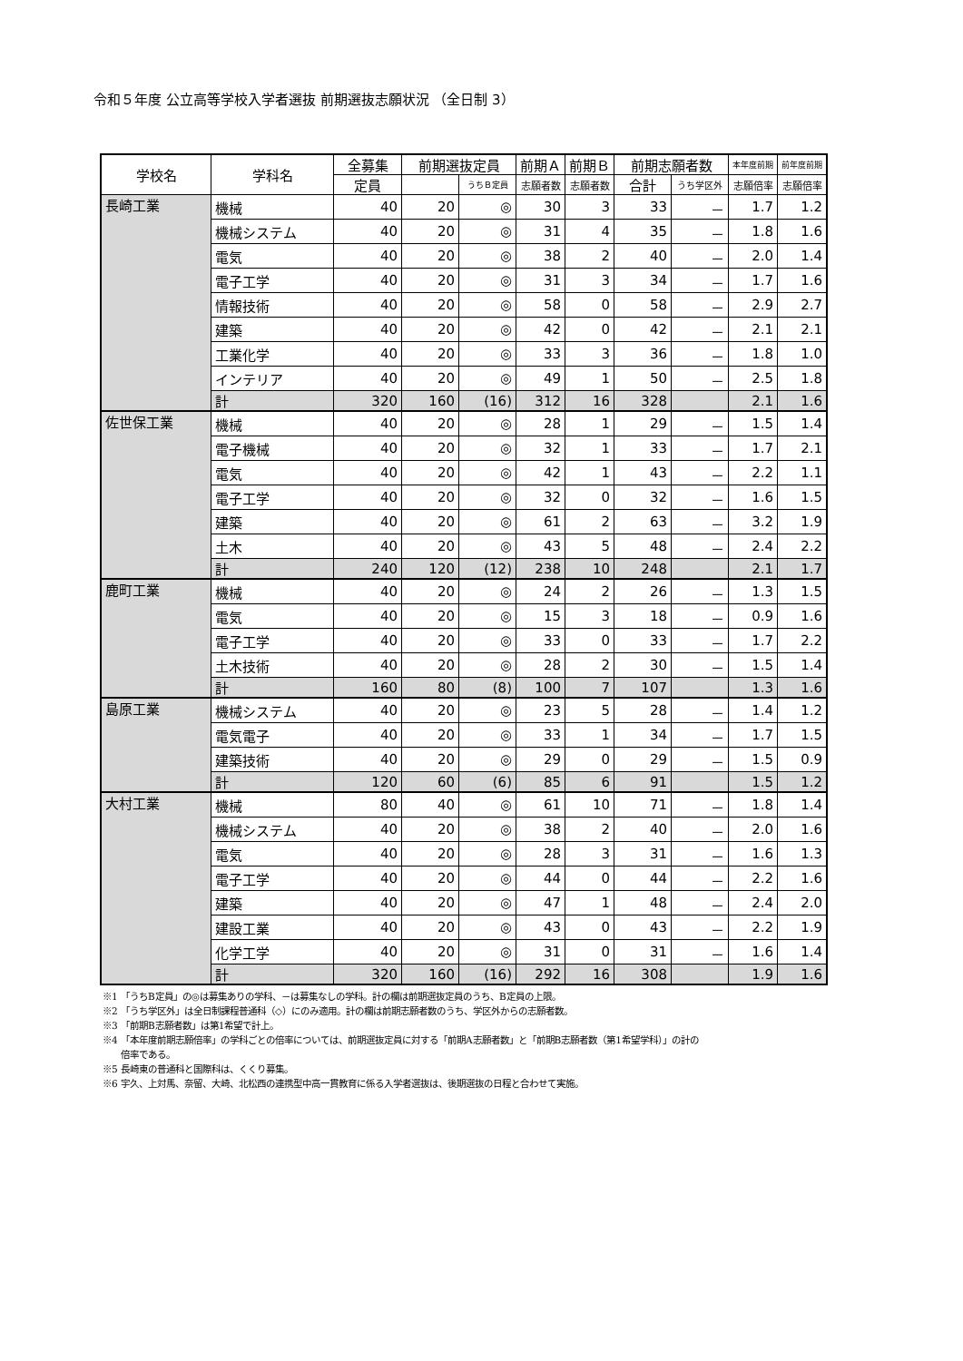令和５年度 公立高等学校入学者選抜 前期選抜志願状況 （全日制 3）
| 学校名 | 学科名 | 全募集 | 前期選抜定員 | | 前期Ａ | 前期Ｂ | 前期志願者数 | | 本年度前期 | 前年度前期 |
| --- | --- | --- | --- | --- | --- | --- | --- | --- | --- | --- |
| | | 定員 | | うちＢ定員 | 志願者数 | 志願者数 | 合計 | うち学区外 | 志願倍率 | 志願倍率 |
| 長崎工業 | 機械 | 40 | 20 | ◎ | 30 | 3 | 33 | － | 1.7 | 1.2 |
| | 機械システム | 40 | 20 | ◎ | 31 | 4 | 35 | － | 1.8 | 1.6 |
| | 電気 | 40 | 20 | ◎ | 38 | 2 | 40 | － | 2.0 | 1.4 |
| | 電子工学 | 40 | 20 | ◎ | 31 | 3 | 34 | － | 1.7 | 1.6 |
| | 情報技術 | 40 | 20 | ◎ | 58 | 0 | 58 | － | 2.9 | 2.7 |
| | 建築 | 40 | 20 | ◎ | 42 | 0 | 42 | － | 2.1 | 2.1 |
| | 工業化学 | 40 | 20 | ◎ | 33 | 3 | 36 | － | 1.8 | 1.0 |
| | インテリア | 40 | 20 | ◎ | 49 | 1 | 50 | － | 2.5 | 1.8 |
| | 計 | 320 | 160 | (16) | 312 | 16 | 328 | | 2.1 | 1.6 |
| 佐世保工業 | 機械 | 40 | 20 | ◎ | 28 | 1 | 29 | － | 1.5 | 1.4 |
| | 電子機械 | 40 | 20 | ◎ | 32 | 1 | 33 | － | 1.7 | 2.1 |
| | 電気 | 40 | 20 | ◎ | 42 | 1 | 43 | － | 2.2 | 1.1 |
| | 電子工学 | 40 | 20 | ◎ | 32 | 0 | 32 | － | 1.6 | 1.5 |
| | 建築 | 40 | 20 | ◎ | 61 | 2 | 63 | － | 3.2 | 1.9 |
| | 土木 | 40 | 20 | ◎ | 43 | 5 | 48 | － | 2.4 | 2.2 |
| | 計 | 240 | 120 | (12) | 238 | 10 | 248 | | 2.1 | 1.7 |
| 鹿町工業 | 機械 | 40 | 20 | ◎ | 24 | 2 | 26 | － | 1.3 | 1.5 |
| | 電気 | 40 | 20 | ◎ | 15 | 3 | 18 | － | 0.9 | 1.6 |
| | 電子工学 | 40 | 20 | ◎ | 33 | 0 | 33 | － | 1.7 | 2.2 |
| | 土木技術 | 40 | 20 | ◎ | 28 | 2 | 30 | － | 1.5 | 1.4 |
| | 計 | 160 | 80 | (8) | 100 | 7 | 107 | | 1.3 | 1.6 |
| 島原工業 | 機械システム | 40 | 20 | ◎ | 23 | 5 | 28 | － | 1.4 | 1.2 |
| | 電気電子 | 40 | 20 | ◎ | 33 | 1 | 34 | － | 1.7 | 1.5 |
| | 建築技術 | 40 | 20 | ◎ | 29 | 0 | 29 | － | 1.5 | 0.9 |
| | 計 | 120 | 60 | (6) | 85 | 6 | 91 | | 1.5 | 1.2 |
| 大村工業 | 機械 | 80 | 40 | ◎ | 61 | 10 | 71 | － | 1.8 | 1.4 |
| | 機械システム | 40 | 20 | ◎ | 38 | 2 | 40 | － | 2.0 | 1.6 |
| | 電気 | 40 | 20 | ◎ | 28 | 3 | 31 | － | 1.6 | 1.3 |
| | 電子工学 | 40 | 20 | ◎ | 44 | 0 | 44 | － | 2.2 | 1.6 |
| | 建築 | 40 | 20 | ◎ | 47 | 1 | 48 | － | 2.4 | 2.0 |
| | 建設工業 | 40 | 20 | ◎ | 43 | 0 | 43 | － | 2.2 | 1.9 |
| | 化学工学 | 40 | 20 | ◎ | 31 | 0 | 31 | － | 1.6 | 1.4 |
| | 計 | 320 | 160 | (16) | 292 | 16 | 308 | | 1.9 | 1.6 |
※1 「うちB定員」の◎は募集ありの学科、－は募集なしの学科。計の欄は前期選抜定員のうち、B定員の上限。
※2 「うち学区外」は全日制課程普通科（◇）にのみ適用。計の欄は前期志願者数のうち、学区外からの志願者数。
※3 「前期B志願者数」は第1希望で計上。
※4 「本年度前期志願倍率」の学科ごとの倍率については、前期選抜定員に対する「前期A志願者数」と「前期B志願者数（第1希望学科）」の計の
倍率である。
※5 長崎東の普通科と国際科は、くくり募集。
※6 宇久、上対馬、奈留、大崎、北松西の連携型中高一貫教育に係る入学者選抜は、後期選抜の日程と合わせて実施。